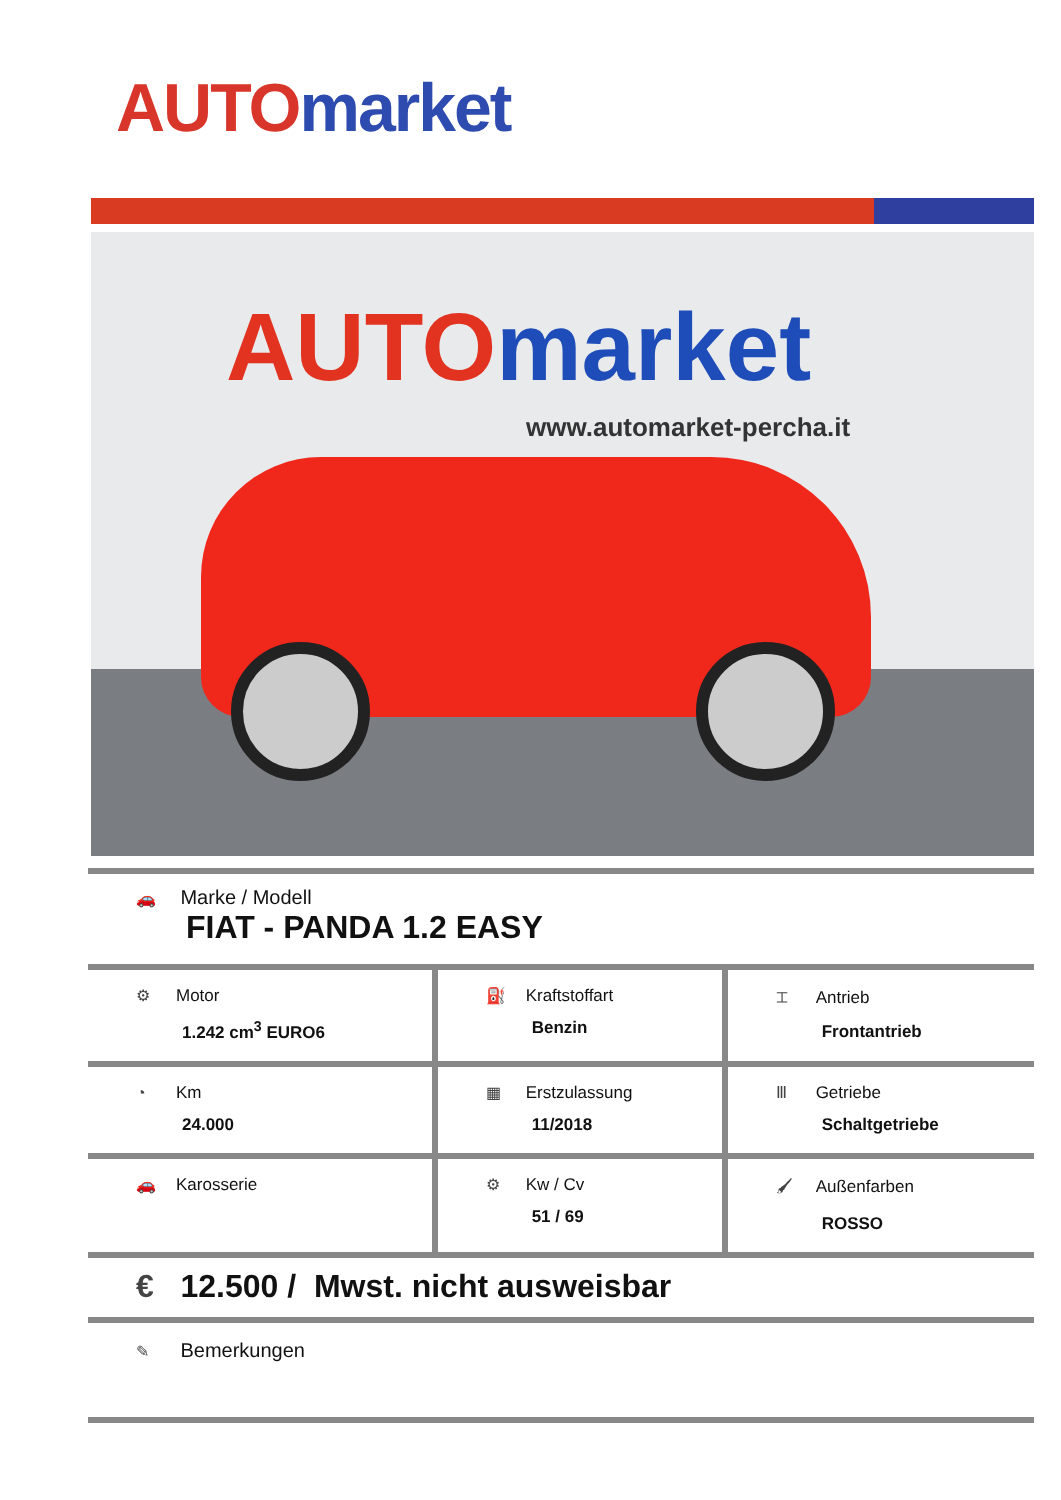AUTO market
AUTO market
www.automarket-percha.it
| 🚗 Marke / Modell FIAT - PANDA 1.2 EASY | | |
| ⚙ Motor 1.242 cm<sup>3</sup> EURO6 | ⛽ Kraftstoffart Benzin | ⌶ Antrieb Frontantrieb |
| ◔ Km 24.000 | ▦ Erstzulassung 11/2018 | Ⅲ Getriebe Schaltgetriebe |
| 🚗 Karosserie | ⚙ Kw / Cv 51 / 69 | 🖌 Außenfarben ROSSO |
| € 12.500 / Mwst. nicht ausweisbar | | |
| ✎ Bemerkungen | | |